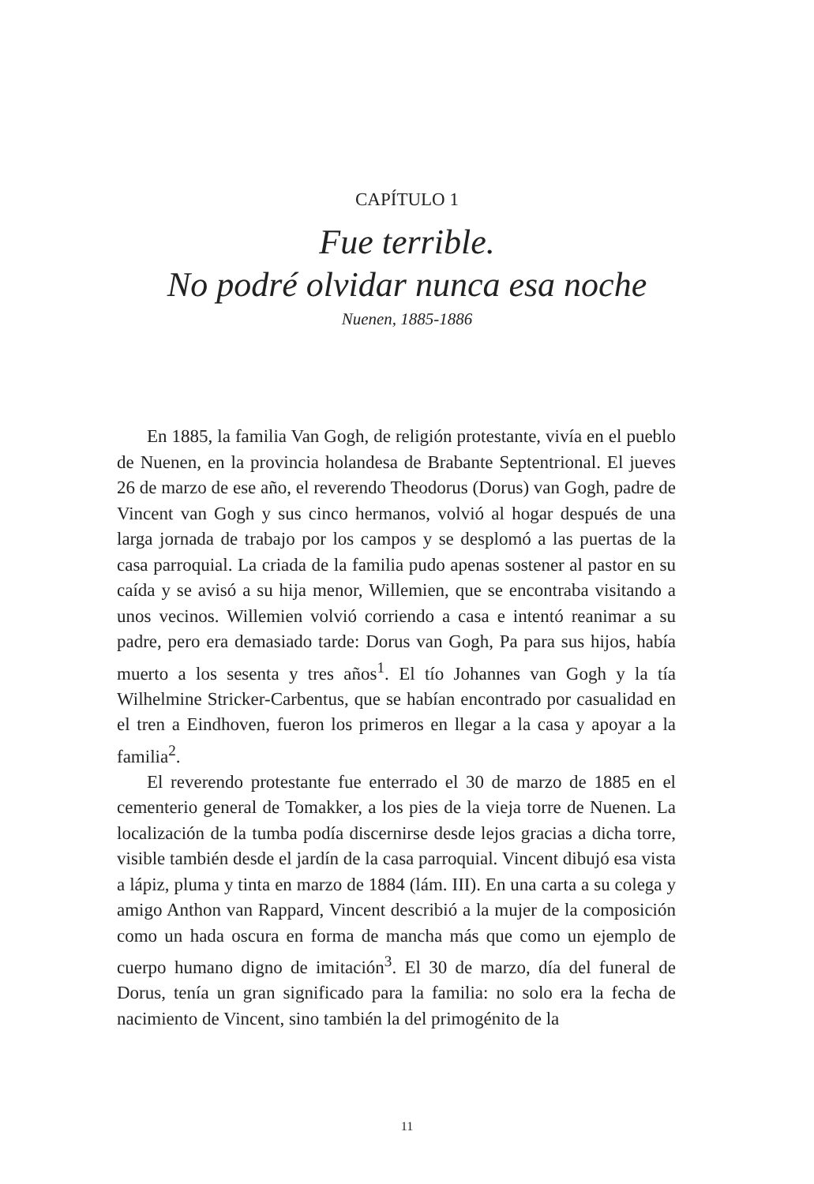CAPÍTULO 1
Fue terrible.
No podré olvidar nunca esa noche
Nuenen, 1885-1886
En 1885, la familia Van Gogh, de religión protestante, vivía en el pueblo de Nuenen, en la provincia holandesa de Brabante Septentrional. El jueves 26 de marzo de ese año, el reverendo Theodorus (Dorus) van Gogh, padre de Vincent van Gogh y sus cinco hermanos, volvió al hogar después de una larga jornada de trabajo por los campos y se desplomó a las puertas de la casa parroquial. La criada de la familia pudo apenas sostener al pastor en su caída y se avisó a su hija menor, Willemien, que se encontraba visitando a unos vecinos. Willemien volvió corriendo a casa e intentó reanimar a su padre, pero era demasiado tarde: Dorus van Gogh, Pa para sus hijos, había muerto a los sesenta y tres años<sup>1</sup>. El tío Johannes van Gogh y la tía Wilhelmine Stricker-Carbentus, que se habían encontrado por casualidad en el tren a Eindhoven, fueron los primeros en llegar a la casa y apoyar a la familia<sup>2</sup>.
El reverendo protestante fue enterrado el 30 de marzo de 1885 en el cementerio general de Tomakker, a los pies de la vieja torre de Nuenen. La localización de la tumba podía discernirse desde lejos gracias a dicha torre, visible también desde el jardín de la casa parroquial. Vincent dibujó esa vista a lápiz, pluma y tinta en marzo de 1884 (lám. III). En una carta a su colega y amigo Anthon van Rappard, Vincent describió a la mujer de la composición como un hada oscura en forma de mancha más que como un ejemplo de cuerpo humano digno de imitación<sup>3</sup>. El 30 de marzo, día del funeral de Dorus, tenía un gran significado para la familia: no solo era la fecha de nacimiento de Vincent, sino también la del primogénito de la
11